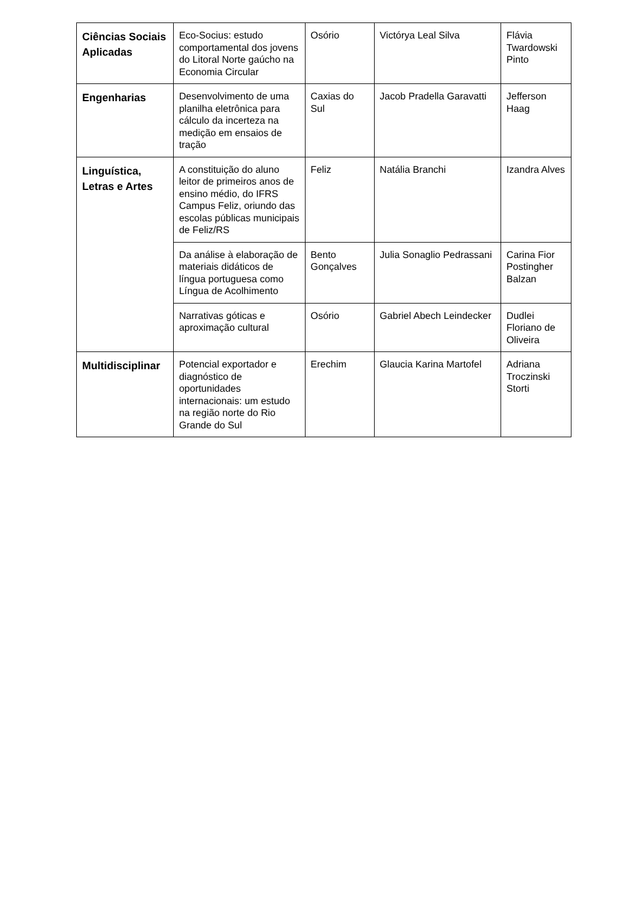| Ciências Sociais Aplicadas | Eco-Socius: estudo comportamental dos jovens do Litoral Norte gaúcho na Economia Circular | Osório | Victórya Leal Silva | Flávia Twardowski Pinto |
| Engenharias | Desenvolvimento de uma planilha eletrônica para cálculo da incerteza na medição em ensaios de tração | Caxias do Sul | Jacob Pradella Garavatti | Jefferson Haag |
| Linguística, Letras e Artes | A constituição do aluno leitor de primeiros anos de ensino médio, do IFRS Campus Feliz, oriundo das escolas públicas municipais de Feliz/RS | Feliz | Natália Branchi | Izandra Alves |
| | Da análise à elaboração de materiais didáticos de língua portuguesa como Língua de Acolhimento | Bento Gonçalves | Julia Sonaglio Pedrassani | Carina Fior Postingher Balzan |
| | Narrativas góticas e aproximação cultural | Osório | Gabriel Abech Leindecker | Dudlei Floriano de Oliveira |
| Multidisciplinar | Potencial exportador e diagnóstico de oportunidades internacionais: um estudo na região norte do Rio Grande do Sul | Erechim | Glaucia Karina Martofel | Adriana Troczinski Storti |